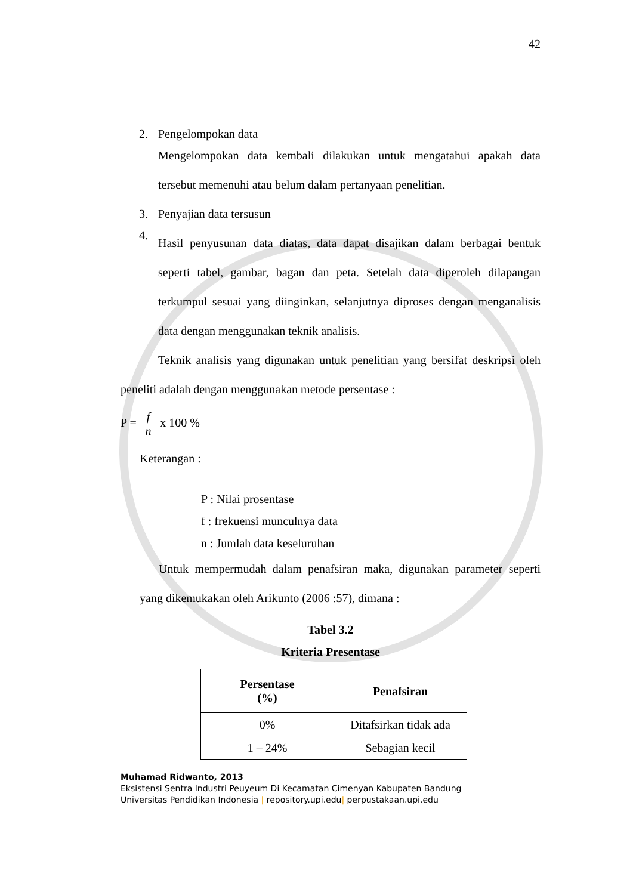42
2. Pengelompokan data
Mengelompokan data kembali dilakukan untuk mengatahui apakah data tersebut memenuhi atau belum dalam pertanyaan penelitian.
3. Penyajian data tersusun
4.
Hasil penyusunan data diatas, data dapat disajikan dalam berbagai bentuk seperti tabel, gambar, bagan dan peta. Setelah data diperoleh dilapangan terkumpul sesuai yang diinginkan, selanjutnya diproses dengan menganalisis data dengan menggunakan teknik analisis.
Teknik analisis yang digunakan untuk penelitian yang bersifat deskripsi oleh peneliti adalah dengan menggunakan metode persentase :
P =
f
n
x 100 %
Keterangan :
P : Nilai prosentase
f : frekuensi munculnya data
n : Jumlah data keseluruhan
Untuk mempermudah dalam penafsiran maka, digunakan parameter seperti yang dikemukakan oleh Arikunto (2006 :57), dimana :
Tabel 3.2
Kriteria Presentase
| Persentase (%) | Penafsiran |
| --- | --- |
| 0% | Ditafsirkan tidak ada |
| 1 – 24% | Sebagian kecil |
Muhamad Ridwanto, 2013
Eksistensi Sentra Industri Peuyeum Di Kecamatan Cimenyan Kabupaten Bandung
Universitas Pendidikan Indonesia | repository.upi.edu| perpustakaan.upi.edu